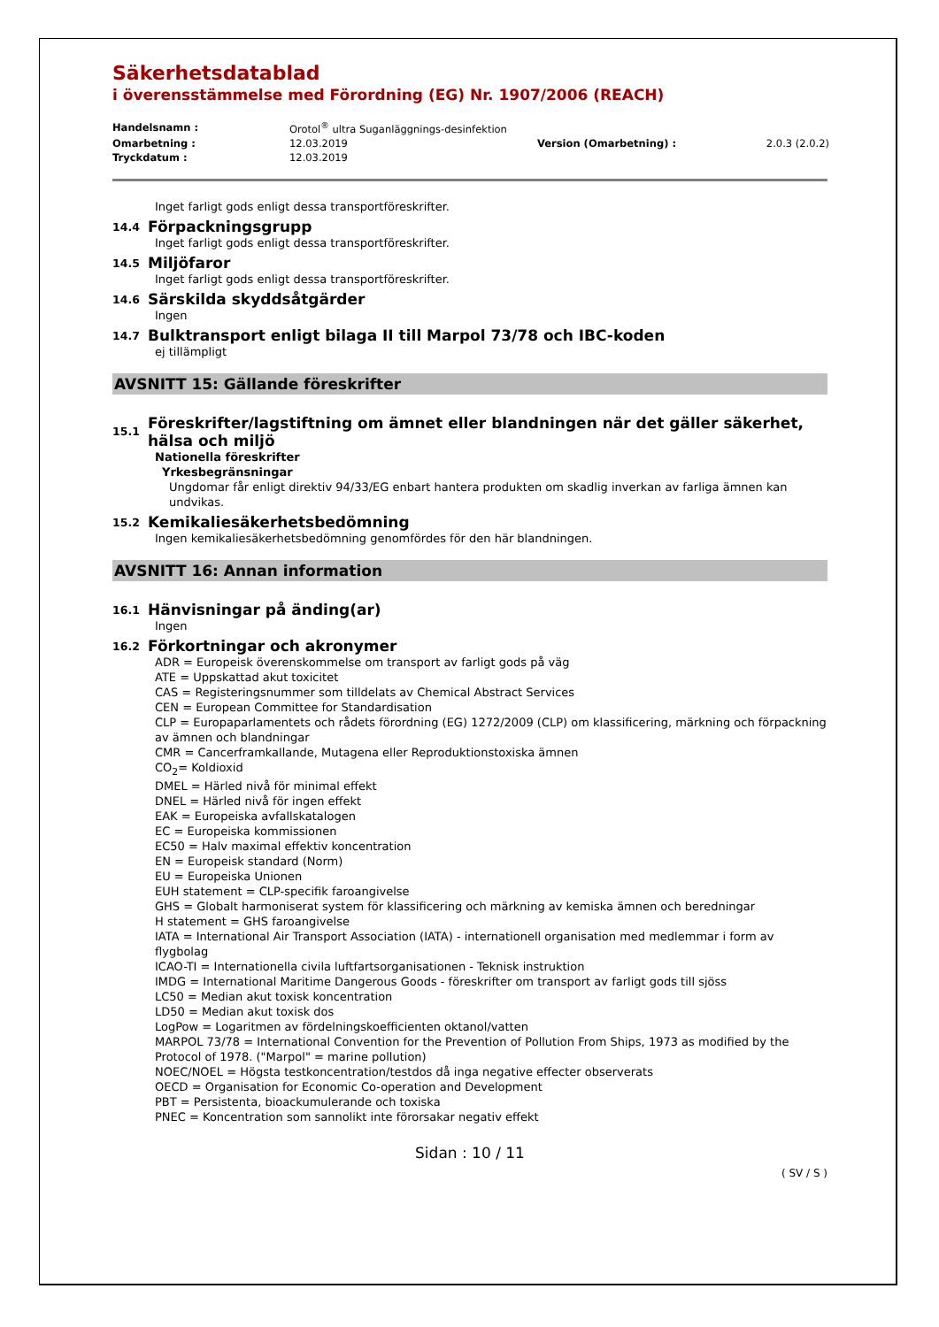Säkerhetsdatablad
i överensstämmelse med Förordning (EG) Nr. 1907/2006 (REACH)
| Handelsnamn : | Orotol<sup>®</sup> ultra Suganläggnings-desinfektion | | |
| Omarbetning : | 12.03.2019 | Version (Omarbetning) : | 2.0.3 (2.0.2) |
| Tryckdatum : | 12.03.2019 | | |
Inget farligt gods enligt dessa transportföreskrifter.
14.4
Förpackningsgrupp
Inget farligt gods enligt dessa transportföreskrifter.
14.5
Miljöfaror
Inget farligt gods enligt dessa transportföreskrifter.
14.6
Särskilda skyddsåtgärder
Ingen
14.7
Bulktransport enligt bilaga II till Marpol 73/78 och IBC-koden
ej tillämpligt
AVSNITT 15: Gällande föreskrifter
15.1
Föreskrifter/lagstiftning om ämnet eller blandningen när det gäller säkerhet, hälsa och miljö
Nationella föreskrifter
Yrkesbegränsningar
Ungdomar får enligt direktiv 94/33/EG enbart hantera produkten om skadlig inverkan av farliga ämnen kan undvikas.
15.2
Kemikaliesäkerhetsbedömning
Ingen kemikaliesäkerhetsbedömning genomfördes för den här blandningen.
AVSNITT 16: Annan information
16.1
Hänvisningar på änding(ar)
Ingen
16.2
Förkortningar och akronymer
ADR = Europeisk överenskommelse om transport av farligt gods på väg
ATE = Uppskattad akut toxicitet
CAS = Registeringsnummer som tilldelats av Chemical Abstract Services
CEN = European Committee for Standardisation
CLP = Europaparlamentets och rådets förordning (EG) 1272/2009 (CLP) om klassificering, märkning och förpackning av ämnen och blandningar
CMR = Cancerframkallande, Mutagena eller Reproduktionstoxiska ämnen
CO<sub>2</sub>= Koldioxid
DMEL = Härled nivå för minimal effekt
DNEL = Härled nivå för ingen effekt
EAK = Europeiska avfallskatalogen
EC = Europeiska kommissionen
EC50 = Halv maximal effektiv koncentration
EN = Europeisk standard (Norm)
EU = Europeiska Unionen
EUH statement = CLP-specifik faroangivelse
GHS = Globalt harmoniserat system för klassificering och märkning av kemiska ämnen och beredningar
H statement = GHS faroangivelse
IATA = International Air Transport Association (IATA) - internationell organisation med medlemmar i form av flygbolag
ICAO-TI = Internationella civila luftfartsorganisationen - Teknisk instruktion
IMDG = International Maritime Dangerous Goods - föreskrifter om transport av farligt gods till sjöss
LC50 = Median akut toxisk koncentration
LD50 = Median akut toxisk dos
LogPow = Logaritmen av fördelningskoefficienten oktanol/vatten
MARPOL 73/78 = International Convention for the Prevention of Pollution From Ships, 1973 as modified by the Protocol of 1978. ("Marpol" = marine pollution)
NOEC/NOEL = Högsta testkoncentration/testdos då inga negative effecter observerats
OECD = Organisation for Economic Co-operation and Development
PBT = Persistenta, bioackumulerande och toxiska
PNEC = Koncentration som sannolikt inte förorsakar negativ effekt
Sidan : 10 / 11
( SV / S )